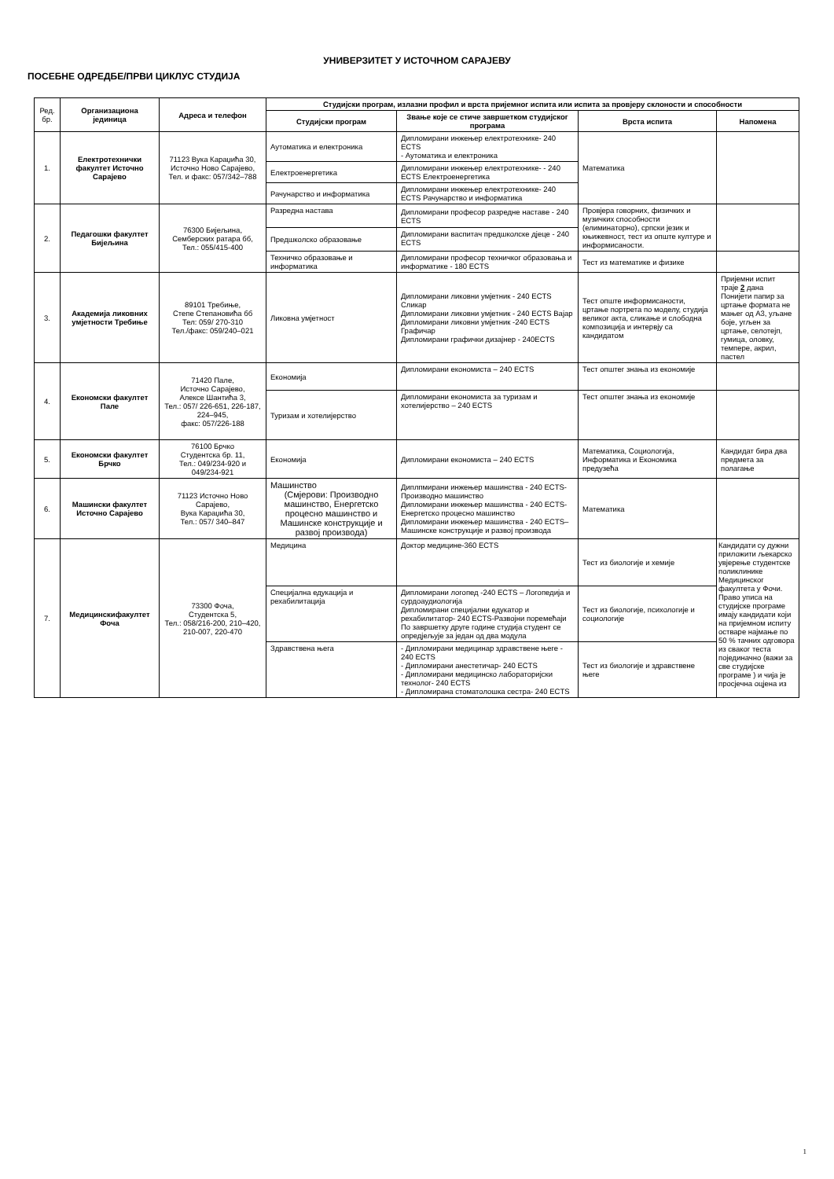УНИВЕРЗИТЕТ У ИСТОЧНОМ САРАЈЕВУ
ПОСЕБНЕ ОДРЕДБЕ/ПРВИ ЦИКЛУС СТУДИЈА
| Ред. бр. | Организациона јединица | Адреса и телефон | Студијски програм, излазни профил и врста пријемног испита или испита за провјеру склоности и способности | | | |
| --- | --- | --- | --- | --- | --- | --- |
| | | | Студијски програм | Звање које се стиче завршетком студијског програма | Врста испита | Напомена |
| 1. | Електротехнички факултет Источно Сарајево | 71123 Вука Караџића 30, Источно Ново Сарајево, Тел. и факс: 057/342–788 | Аутоматика и електроника | Дипломирани инжењер електротехнике- 240 ECTS - Аутоматика и електроника | Математика | |
| | | | Електроенергетика | Дипломирани инжењер електротехнике- - 240 ECTS Електроенергетика | | |
| | | | Рачунарство и информатика | Дипломирани инжењер електротехнике- 240 ECTS Рачунарство и информатика | | |
| 2. | Педагошки факултет Бијељина | 76300 Бијељина, Семберских ратара бб, Тел.: 055/415-400 | Разредна настава | Дипломирани професор разредне наставе - 240 ECTS | Провјера говорних, физичких и музичких способности (елиминаторно), српски језик и књижевност, тест из опште културе и информисаности. | |
| | | | Предшколско образовање | Дипломирани васпитач предшколске дјеце - 240 ECTS | | |
| | | | Техничко образовање и информатика | Дипломирани професор техничког образовања и информатике - 180 ECTS | Тест из математике и физике | |
| 3. | Академија ликовних умјетности Требиње | 89101 Требиње, Степе Степановића бб Тел: 059/ 270-310 Тел./факс: 059/240–021 | Ликовна умјетност | Дипломирани ликовни умјетник - 240 ECTS Сликар Дипломирани ликовни умјетник - 240 ECTS Вајар Дипломирани ликовни умјетник -240 ECTS Графичар Дипломирани графички дизајнер - 240ECTS | Тест опште информисаности, цртање портрета по моделу, студија великог акта, сликање и слободна композиција и интервју са кандидатом | Пријемни испит траје 2 дана Понијети папир за цртање формата не мањег од А3, уљане боје, угљен за цртање, селотејп, гумица, оловку, темпере, акрил, пастел |
| 4. | Економски факултет Пале | 71420 Пале, Источно Сарајево, Алексе Шантића 3, Тел.: 057/ 226-651, 226-187, 224–945, факс: 057/226-188 | Економија | Дипломирани економиста – 240 ECTS | Тест општег знања из економије | |
| | | | Туризам и хотелијерство | Дипломирани економиста за туризам и хотелијерство – 240 ECTS | Тест општег знања из економије | |
| 5. | Економски факултет Брчко | 76100 Брчко Студентска бр. 11, Тел.: 049/234-920 и 049/234-921 | Економија | Дипломирани економиста – 240 ECTS | Математика, Социологија, Информатика и Економика предузећа | Кандидат бира два предмета за полагање |
| 6. | Машински факултет Источно Сарајево | 71123 Источно Ново Сарајево, Вука Караџића 30, Тел.: 057/ 340–847 | Машинство (Смјерови: Производно машинство, Енергетско процесно машинство и Машинске конструкције и развој производа) | Диплпмирани инжењер машинства - 240 ECTS- Производно машинство Дипломирани инжењер машинства - 240 ECTS- Енергетско процесно машинство Дипломирани инжењер машинства - 240 ECTS– Машинске конструкције и развој производа | Математика | |
| 7. | Медицинскифакултет Фоча | 73300 Фоча, Студентска 5, Тел.: 058/216-200, 210–420, 210-007, 220-470 | Медицина | Доктор медицине-360 ECTS | Тест из биологије и хемије | Кандидати су дужни приложити љекарско увјерење студентске поликлинике Медицинског факултета у Фочи. Право уписа на студијске програме имају кандидати који на пријемном испиту остваре најмање по 50 % тачних одговора из сваког теста појединачно (важи за све студијске програме ) и чија је просјечна оцјена из |
| | | | Специјална едукација и рехабилитација | Дипломирани логопед -240 ECTS – Логопедија и сурдоаудиологија Дипломирани специјални едукатор и рехабилитатор- 240 ECTS-Развојни поремећаји По завршетку друге године студија студент се опредјељује за један од два модула | Тест из биологије, психологије и социологије | |
| | | | Здравствена њега | - Дипломирани медицинар здравствене његе - 240 ECTS - Дипломирани анестетичар- 240 ECTS - Дипломирани медицинско лабораторијски технолог- 240 ECTS - Дипломирана стоматолошка сестра- 240 ECTS | Тест из биологије и здравствене његе | |
1